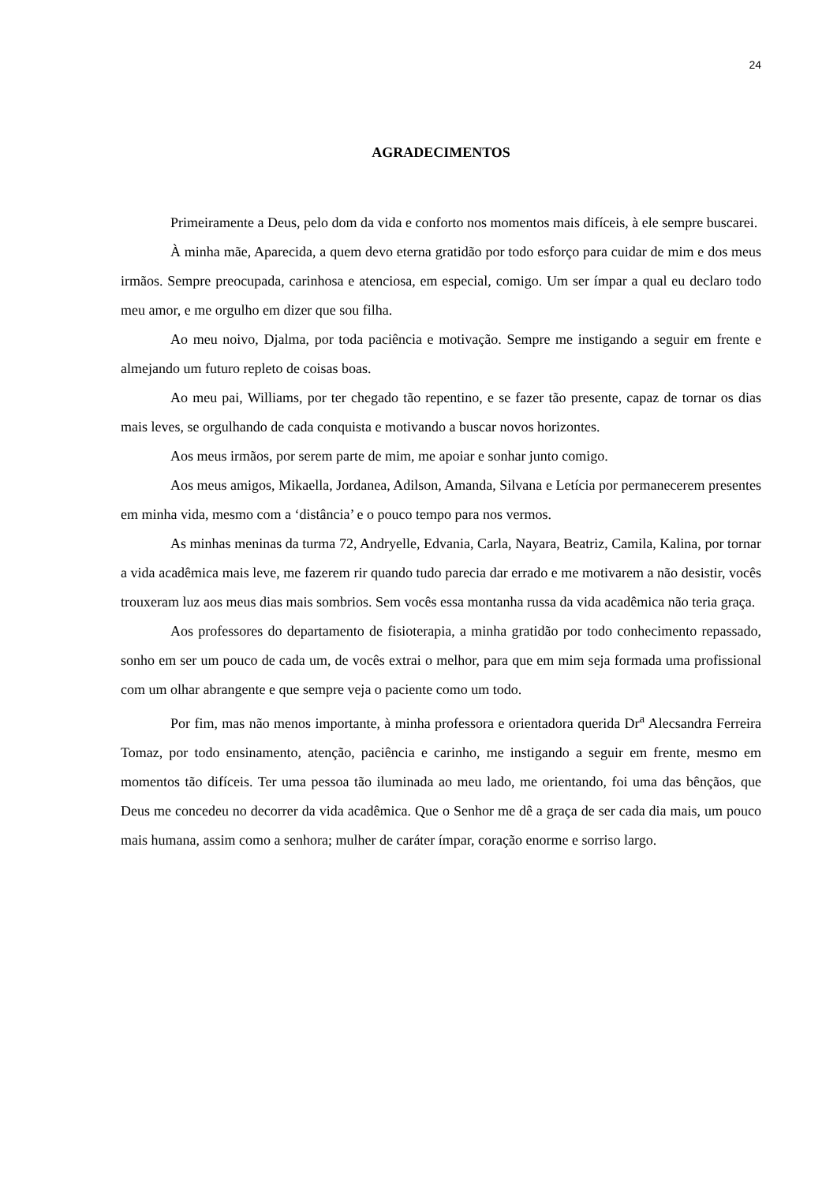24
AGRADECIMENTOS
Primeiramente a Deus, pelo dom da vida e conforto nos momentos mais difíceis, à ele sempre buscarei.
À minha mãe, Aparecida, a quem devo eterna gratidão por todo esforço para cuidar de mim e dos meus irmãos. Sempre preocupada, carinhosa e atenciosa, em especial, comigo. Um ser ímpar a qual eu declaro todo meu amor, e me orgulho em dizer que sou filha.
Ao meu noivo, Djalma, por toda paciência e motivação. Sempre me instigando a seguir em frente e almejando um futuro repleto de coisas boas.
Ao meu pai, Williams, por ter chegado tão repentino, e se fazer tão presente, capaz de tornar os dias mais leves, se orgulhando de cada conquista e motivando a buscar novos horizontes.
Aos meus irmãos, por serem parte de mim, me apoiar e sonhar junto comigo.
Aos meus amigos, Mikaella, Jordanea, Adilson, Amanda, Silvana e Letícia por permanecerem presentes em minha vida, mesmo com a ‘distância’ e o pouco tempo para nos vermos.
As minhas meninas da turma 72, Andryelle, Edvania, Carla, Nayara, Beatriz, Camila, Kalina, por tornar a vida acadêmica mais leve, me fazerem rir quando tudo parecia dar errado e me motivarem a não desistir, vocês trouxeram luz aos meus dias mais sombrios. Sem vocês essa montanha russa da vida acadêmica não teria graça.
Aos professores do departamento de fisioterapia, a minha gratidão por todo conhecimento repassado, sonho em ser um pouco de cada um, de vocês extrai o melhor, para que em mim seja formada uma profissional com um olhar abrangente e que sempre veja o paciente como um todo.
Por fim, mas não menos importante, à minha professora e orientadora querida Dr<sup>a</sup> Alecsandra Ferreira Tomaz, por todo ensinamento, atenção, paciência e carinho, me instigando a seguir em frente, mesmo em momentos tão difíceis. Ter uma pessoa tão iluminada ao meu lado, me orientando, foi uma das bênçãos, que Deus me concedeu no decorrer da vida acadêmica. Que o Senhor me dê a graça de ser cada dia mais, um pouco mais humana, assim como a senhora; mulher de caráter ímpar, coração enorme e sorriso largo.